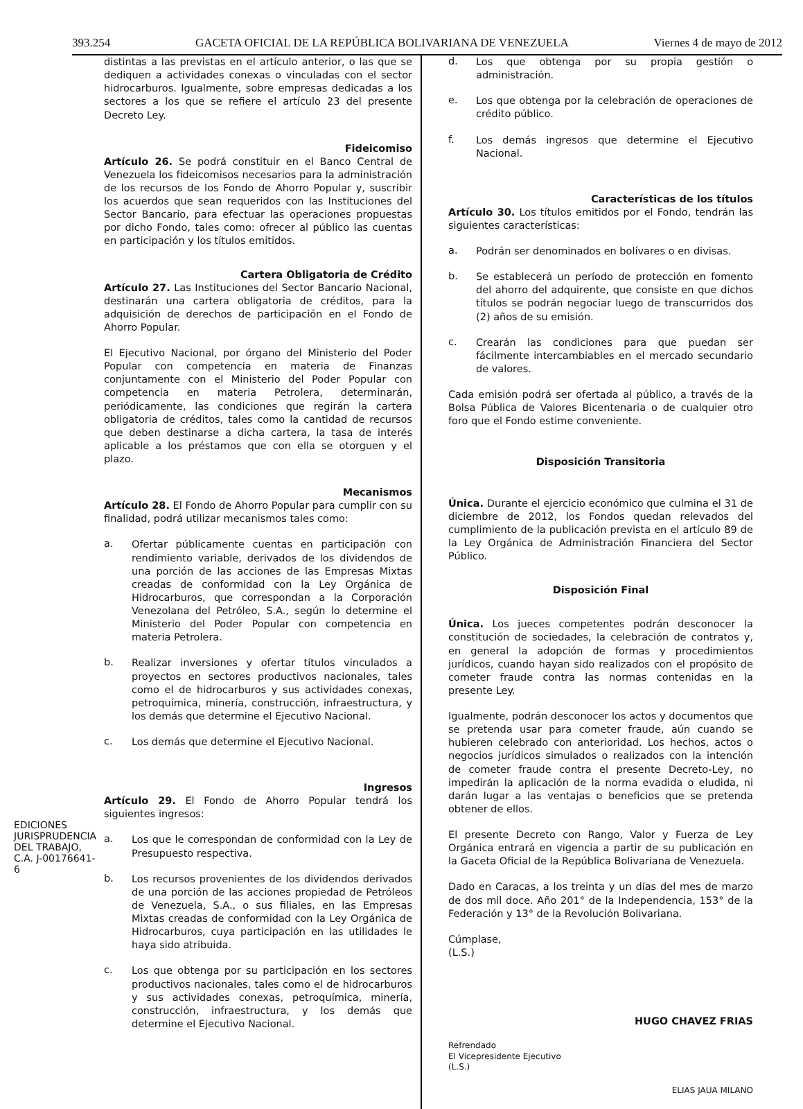393.254 GACETA OFICIAL DE LA REPÚBLICA BOLIVARIANA DE VENEZUELA Viernes 4 de mayo de 2012
EDICIONES JURISPRUDENCIA DEL TRABAJO, C.A. J-00176641-6
distintas a las previstas en el artículo anterior, o las que se dediquen a actividades conexas o vinculadas con el sector hidrocarburos. Igualmente, sobre empresas dedicadas a los sectores a los que se refiere el artículo 23 del presente Decreto Ley.
Fideicomiso
Artículo 26. Se podrá constituir en el Banco Central de Venezuela los fideicomisos necesarios para la administración de los recursos de los Fondo de Ahorro Popular y, suscribir los acuerdos que sean requeridos con las Instituciones del Sector Bancario, para efectuar las operaciones propuestas por dicho Fondo, tales como: ofrecer al público las cuentas en participación y los títulos emitidos.
Cartera Obligatoria de Crédito
Artículo 27. Las Instituciones del Sector Bancario Nacional, destinarán una cartera obligatoria de créditos, para la adquisición de derechos de participación en el Fondo de Ahorro Popular.
El Ejecutivo Nacional, por órgano del Ministerio del Poder Popular con competencia en materia de Finanzas conjuntamente con el Ministerio del Poder Popular con competencia en materia Petrolera, determinarán, periódicamente, las condiciones que regirán la cartera obligatoria de créditos, tales como la cantidad de recursos que deben destinarse a dicha cartera, la tasa de interés aplicable a los préstamos que con ella se otorguen y el plazo.
Mecanismos
Artículo 28. El Fondo de Ahorro Popular para cumplir con su finalidad, podrá utilizar mecanismos tales como:
a.
Ofertar públicamente cuentas en participación con rendimiento variable, derivados de los dividendos de una porción de las acciones de las Empresas Mixtas creadas de conformidad con la Ley Orgánica de Hidrocarburos, que correspondan a la Corporación Venezolana del Petróleo, S.A., según lo determine el Ministerio del Poder Popular con competencia en materia Petrolera.
b.
Realizar inversiones y ofertar títulos vinculados a proyectos en sectores productivos nacionales, tales como el de hidrocarburos y sus actividades conexas, petroquímica, minería, construcción, infraestructura, y los demás que determine el Ejecutivo Nacional.
c.
Los demás que determine el Ejecutivo Nacional.
Ingresos
Artículo 29. El Fondo de Ahorro Popular tendrá los siguientes ingresos:
a.
Los que le correspondan de conformidad con la Ley de Presupuesto respectiva.
b.
Los recursos provenientes de los dividendos derivados de una porción de las acciones propiedad de Petróleos de Venezuela, S.A., o sus filiales, en las Empresas Mixtas creadas de conformidad con la Ley Orgánica de Hidrocarburos, cuya participación en las utilidades le haya sido atribuida.
c.
Los que obtenga por su participación en los sectores productivos nacionales, tales como el de hidrocarburos y sus actividades conexas, petroquímica, minería, construcción, infraestructura, y los demás que determine el Ejecutivo Nacional.
d.
Los que obtenga por su propia gestión o administración.
e.
Los que obtenga por la celebración de operaciones de crédito público.
f.
Los demás ingresos que determine el Ejecutivo Nacional.
Características de los títulos
Artículo 30. Los títulos emitidos por el Fondo, tendrán las siguientes características:
a.
Podrán ser denominados en bolívares o en divisas.
b.
Se establecerá un período de protección en fomento del ahorro del adquirente, que consiste en que dichos títulos se podrán negociar luego de transcurridos dos (2) años de su emisión.
c.
Crearán las condiciones para que puedan ser fácilmente intercambiables en el mercado secundario de valores.
Cada emisión podrá ser ofertada al público, a través de la Bolsa Pública de Valores Bicentenaria o de cualquier otro foro que el Fondo estime conveniente.
Disposición Transitoria
Única. Durante el ejercicio económico que culmina el 31 de diciembre de 2012, los Fondos quedan relevados del cumplimiento de la publicación prevista en el artículo 89 de la Ley Orgánica de Administración Financiera del Sector Público.
Disposición Final
Única. Los jueces competentes podrán desconocer la constitución de sociedades, la celebración de contratos y, en general la adopción de formas y procedimientos jurídicos, cuando hayan sido realizados con el propósito de cometer fraude contra las normas contenidas en la presente Ley.
Igualmente, podrán desconocer los actos y documentos que se pretenda usar para cometer fraude, aún cuando se hubieren celebrado con anterioridad. Los hechos, actos o negocios jurídicos simulados o realizados con la intención de cometer fraude contra el presente Decreto-Ley, no impedirán la aplicación de la norma evadida o eludida, ni darán lugar a las ventajas o beneficios que se pretenda obtener de ellos.
El presente Decreto con Rango, Valor y Fuerza de Ley Orgánica entrará en vigencia a partir de su publicación en la Gaceta Oficial de la República Bolivariana de Venezuela.
Dado en Caracas, a los treinta y un días del mes de marzo de dos mil doce. Año 201° de la Independencia, 153° de la Federación y 13° de la Revolución Bolivariana.
Cúmplase,
(L.S.)
HUGO CHAVEZ FRIAS
Refrendado
El Vicepresidente Ejecutivo
(L.S.)
ELIAS JAUA MILANO